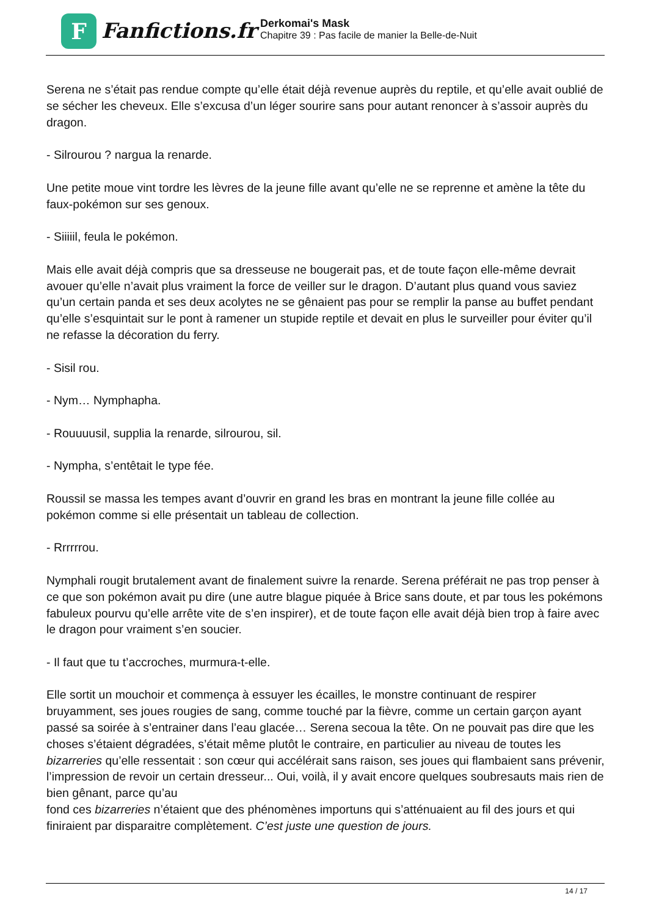F
Fanfictions.fr
Derkomai's Mask
Chapitre 39 : Pas facile de manier la Belle-de-Nuit
Serena ne s’était pas rendue compte qu’elle était déjà revenue auprès du reptile, et qu’elle avait oublié de se sécher les cheveux. Elle s’excusa d’un léger sourire sans pour autant renoncer à s’assoir auprès du dragon.
- Silrourou ? nargua la renarde.
Une petite moue vint tordre les lèvres de la jeune fille avant qu’elle ne se reprenne et amène la tête du faux-pokémon sur ses genoux.
- Siiiiil, feula le pokémon.
Mais elle avait déjà compris que sa dresseuse ne bougerait pas, et de toute façon elle-même devrait avouer qu’elle n’avait plus vraiment la force de veiller sur le dragon. D’autant plus quand vous saviez qu’un certain panda et ses deux acolytes ne se gênaient pas pour se remplir la panse au buffet pendant qu’elle s’esquintait sur le pont à ramener un stupide reptile et devait en plus le surveiller pour éviter qu’il ne refasse la décoration du ferry.
- Sisil rou.
- Nym… Nymphapha.
- Rouuuusil, supplia la renarde, silrourou, sil.
- Nympha, s’entêtait le type fée.
Roussil se massa les tempes avant d’ouvrir en grand les bras en montrant la jeune fille collée au pokémon comme si elle présentait un tableau de collection.
- Rrrrrrou.
Nymphali rougit brutalement avant de finalement suivre la renarde. Serena préférait ne pas trop penser à ce que son pokémon avait pu dire (une autre blague piquée à Brice sans doute, et par tous les pokémons fabuleux pourvu qu’elle arrête vite de s’en inspirer), et de toute façon elle avait déjà bien trop à faire avec le dragon pour vraiment s’en soucier.
- Il faut que tu t’accroches, murmura-t-elle.
Elle sortit un mouchoir et commença à essuyer les écailles, le monstre continuant de respirer bruyamment, ses joues rougies de sang, comme touché par la fièvre, comme un certain garçon ayant passé sa soirée à s’entrainer dans l’eau glacée… Serena secoua la tête. On ne pouvait pas dire que les choses s’étaient dégradées, s’était même plutôt le contraire, en particulier au niveau de toutes les bizarreries qu’elle ressentait : son cœur qui accélérait sans raison, ses joues qui flambaient sans prévenir, l’impression de revoir un certain dresseur... Oui, voilà, il y avait encore quelques soubresauts mais rien de bien gênant, parce qu’au
fond ces bizarreries n’étaient que des phénomènes importuns qui s’atténuaient au fil des jours et qui finiraient par disparaitre complètement. C’est juste une question de jours.
14 / 17